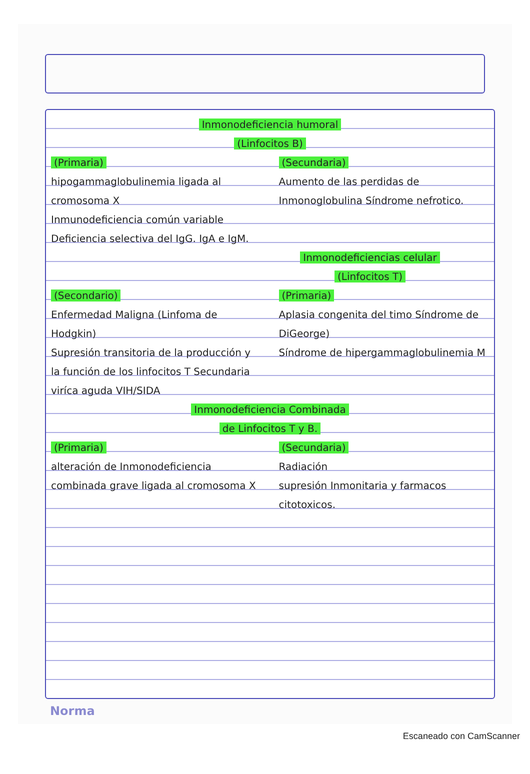Inmonodeficiencia humoral
(Linfocitos B)
(Primaria)
hipogammaglobulinemia ligada al cromosoma X
Inmunodeficiencia común variable
Deficiencia selectiva del IgG. IgA e IgM.
(Secundaria)
Aumento de las perdidas de Inmonoglobulina Síndrome nefrotico.
Inmonodeficiencias celular
(Linfocitos T)
(Secondario)
Enfermedad Maligna (Linfoma de Hodgkin)
Supresión transitoria de la producción y la función de los linfocitos T Secundaria viríca aguda VIH/SIDA
(Primaria)
Aplasia congenita del timo Síndrome de DiGeorge)
Síndrome de hipergammaglobulinemia M
Inmonodeficiencia Combinada
de Linfocitos T y B.
(Primaria)
alteración de Inmonodeficiencia combinada grave ligada al cromosoma X
(Secundaria)
Radiación
supresión Inmonitaria y farmacos citotoxicos.
Norma
Escaneado con CamScanner